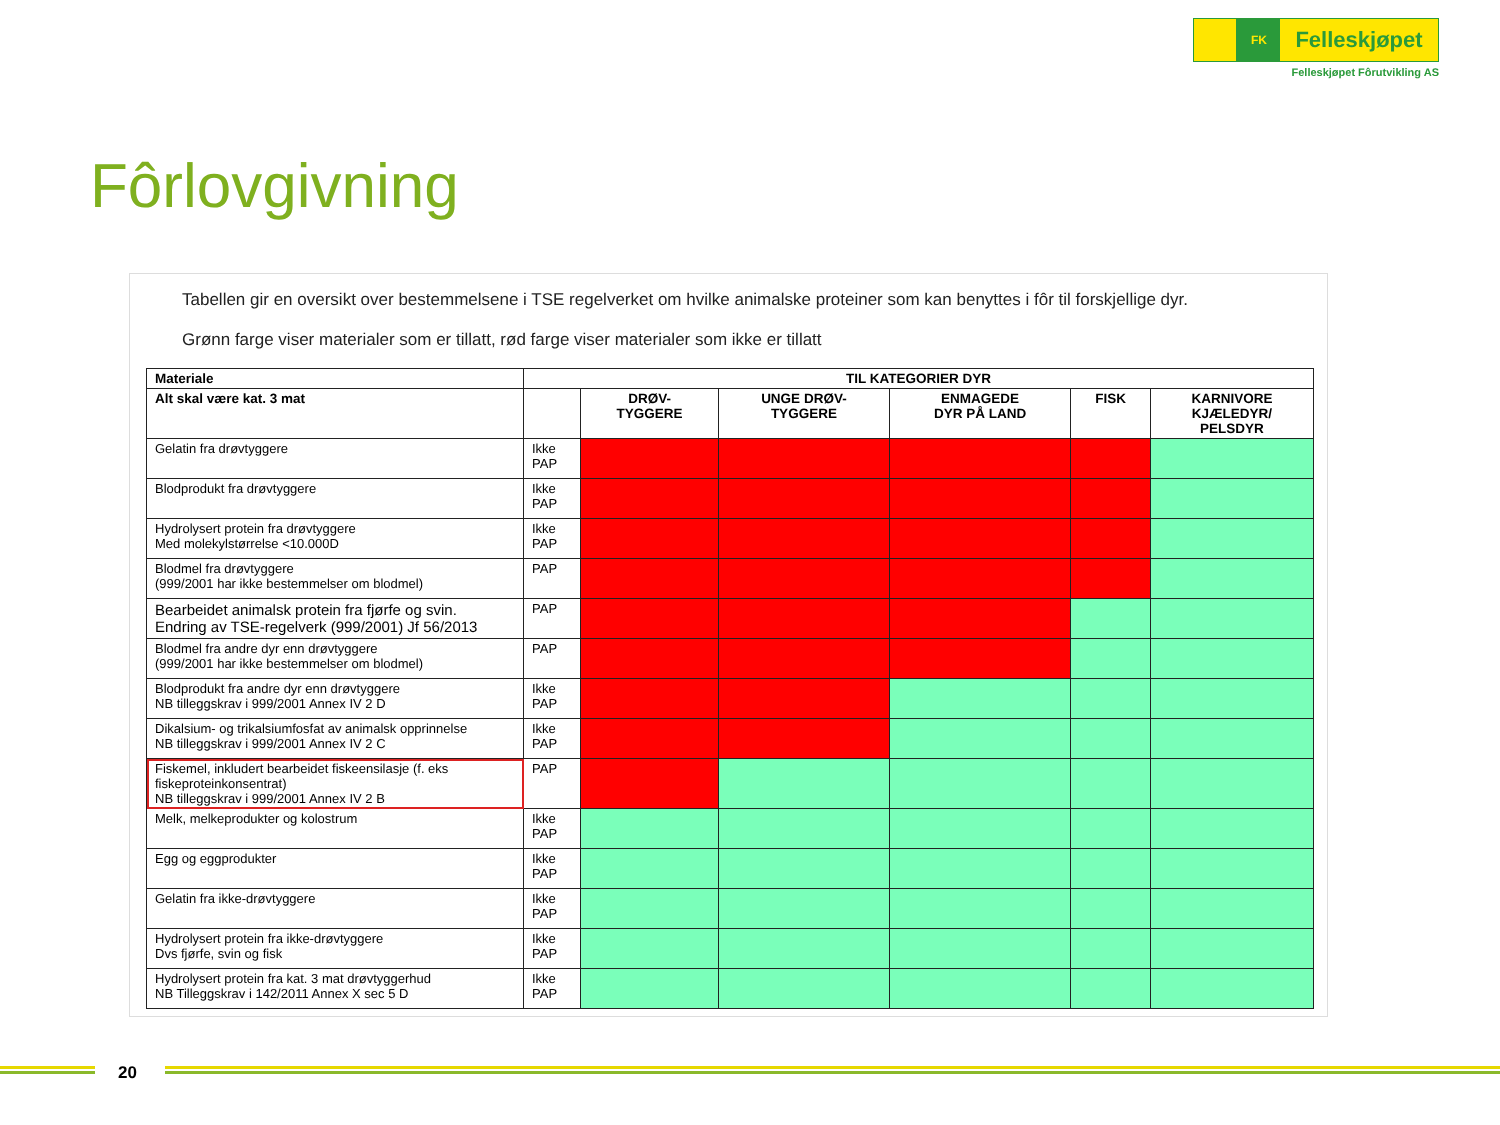FK
Felleskjøpet
Felleskjøpet Fôrutvikling AS
Fôrlovgivning
Tabellen gir en oversikt over bestemmelsene i TSE regelverket om hvilke animalske proteiner som kan benyttes i fôr til forskjellige dyr.
Grønn farge viser materialer som er tillatt, rød farge viser materialer som ikke er tillatt
| Materiale | TIL KATEGORIER DYR | | | | | |
| --- | --- | --- | --- | --- | --- | --- |
| Alt skal være kat. 3 mat | | DRØV- TYGGERE | UNGE DRØV- TYGGERE | ENMAGEDE DYR PÅ LAND | FISK | KARNIVORE KJÆLEDYR/ PELSDYR |
| Gelatin fra drøvtyggere | Ikke PAP | | | | | |
| Blodprodukt fra drøvtyggere | Ikke PAP | | | | | |
| Hydrolysert protein fra drøvtyggere Med molekylstørrelse <10.000D | Ikke PAP | | | | | |
| Blodmel fra drøvtyggere (999/2001 har ikke bestemmelser om blodmel) | PAP | | | | | |
| Bearbeidet animalsk protein fra fjørfe og svin. Endring av TSE-regelverk (999/2001) Jf 56/2013 | PAP | | | | | |
| Blodmel fra andre dyr enn drøvtyggere (999/2001 har ikke bestemmelser om blodmel) | PAP | | | | | |
| Blodprodukt fra andre dyr enn drøvtyggere NB tilleggskrav i 999/2001 Annex IV 2 D | Ikke PAP | | | | | |
| Dikalsium- og trikalsiumfosfat av animalsk opprinnelse NB tilleggskrav i 999/2001 Annex IV 2 C | Ikke PAP | | | | | |
| Fiskemel, inkludert bearbeidet fiskeensilasje (f. eks fiskeproteinkonsentrat) NB tilleggskrav i 999/2001 Annex IV 2 B | PAP | | | | | |
| Melk, melkeprodukter og kolostrum | Ikke PAP | | | | | |
| Egg og eggprodukter | Ikke PAP | | | | | |
| Gelatin fra ikke-drøvtyggere | Ikke PAP | | | | | |
| Hydrolysert protein fra ikke-drøvtyggere Dvs fjørfe, svin og fisk | Ikke PAP | | | | | |
| Hydrolysert protein fra kat. 3 mat drøvtyggerhud NB Tilleggskrav i 142/2011 Annex X sec 5 D | Ikke PAP | | | | | |
20